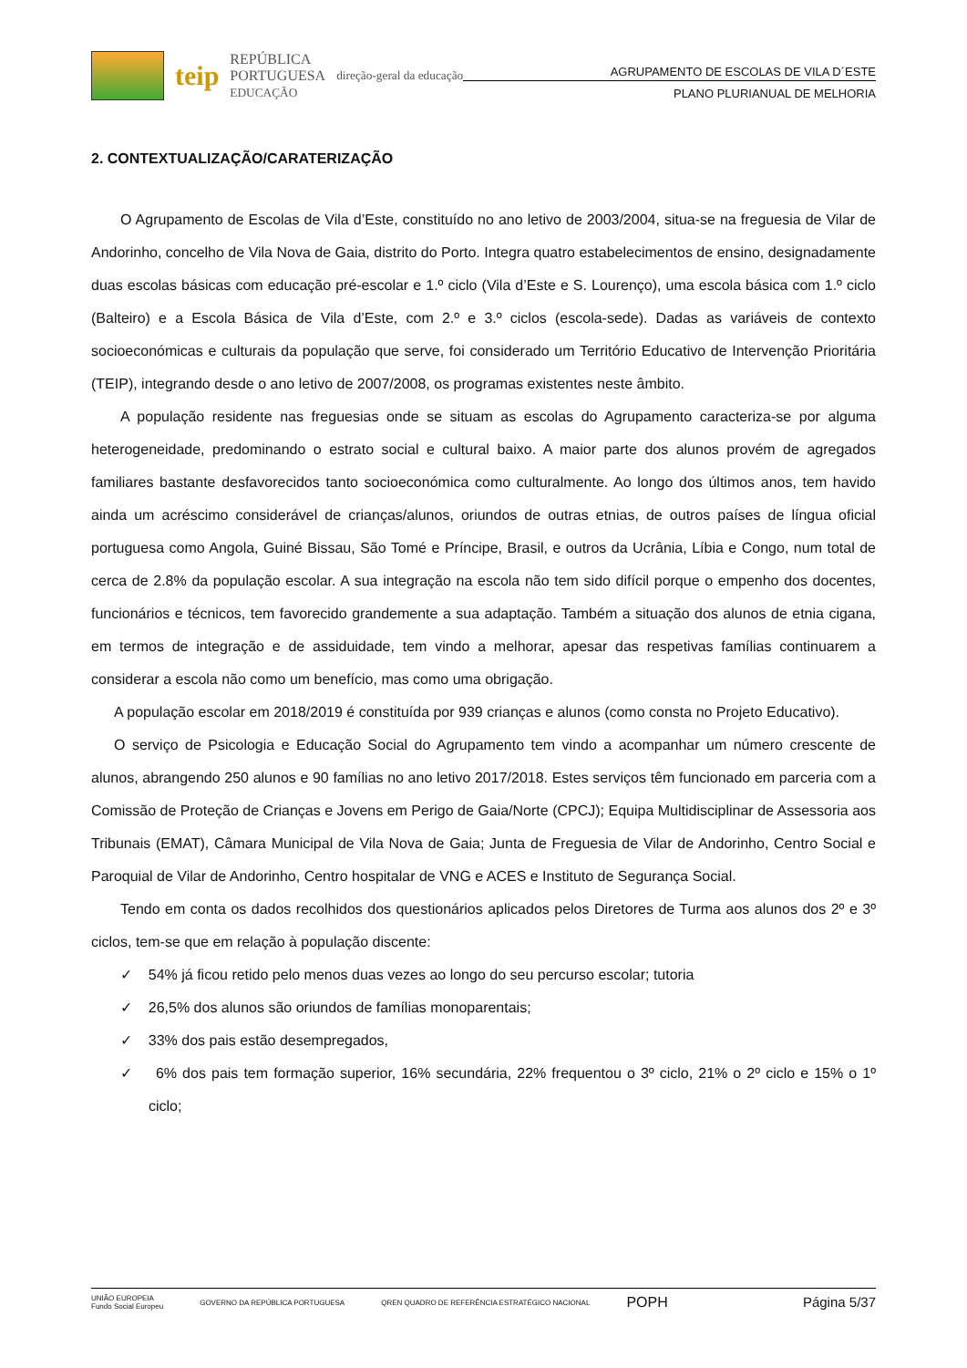teip REPÚBLICA
PORTUGUESA
EDUCAÇÃO direção-geral da educação
AGRUPAMENTO DE ESCOLAS DE VILA D´ESTE
PLANO PLURIANUAL DE MELHORIA
2. CONTEXTUALIZAÇÃO/CARATERIZAÇÃO
O Agrupamento de Escolas de Vila d’Este, constituído no ano letivo de 2003/2004, situa-se na freguesia de Vilar de Andorinho, concelho de Vila Nova de Gaia, distrito do Porto. Integra quatro estabelecimentos de ensino, designadamente duas escolas básicas com educação pré-escolar e 1.º ciclo (Vila d’Este e S. Lourenço), uma escola básica com 1.º ciclo (Balteiro) e a Escola Básica de Vila d’Este, com 2.º e 3.º ciclos (escola-sede). Dadas as variáveis de contexto socioeconómicas e culturais da população que serve, foi considerado um Território Educativo de Intervenção Prioritária (TEIP), integrando desde o ano letivo de 2007/2008, os programas existentes neste âmbito.
A população residente nas freguesias onde se situam as escolas do Agrupamento caracteriza-se por alguma heterogeneidade, predominando o estrato social e cultural baixo. A maior parte dos alunos provém de agregados familiares bastante desfavorecidos tanto socioeconómica como culturalmente. Ao longo dos últimos anos, tem havido ainda um acréscimo considerável de crianças/alunos, oriundos de outras etnias, de outros países de língua oficial portuguesa como Angola, Guiné Bissau, São Tomé e Príncipe, Brasil, e outros da Ucrânia, Líbia e Congo, num total de cerca de 2.8% da população escolar. A sua integração na escola não tem sido difícil porque o empenho dos docentes, funcionários e técnicos, tem favorecido grandemente a sua adaptação. Também a situação dos alunos de etnia cigana, em termos de integração e de assiduidade, tem vindo a melhorar, apesar das respetivas famílias continuarem a considerar a escola não como um benefício, mas como uma obrigação.
A população escolar em 2018/2019 é constituída por 939 crianças e alunos (como consta no Projeto Educativo).
O serviço de Psicologia e Educação Social do Agrupamento tem vindo a acompanhar um número crescente de alunos, abrangendo 250 alunos e 90 famílias no ano letivo 2017/2018. Estes serviços têm funcionado em parceria com a Comissão de Proteção de Crianças e Jovens em Perigo de Gaia/Norte (CPCJ); Equipa Multidisciplinar de Assessoria aos Tribunais (EMAT), Câmara Municipal de Vila Nova de Gaia; Junta de Freguesia de Vilar de Andorinho, Centro Social e Paroquial de Vilar de Andorinho, Centro hospitalar de VNG e ACES e Instituto de Segurança Social.
Tendo em conta os dados recolhidos dos questionários aplicados pelos Diretores de Turma aos alunos dos 2º e 3º ciclos, tem-se que em relação à população discente:
✓ 54% já ficou retido pelo menos duas vezes ao longo do seu percurso escolar; tutoria
✓ 26,5% dos alunos são oriundos de famílias monoparentais;
✓ 33% dos pais estão desempregados,
✓ 6% dos pais tem formação superior, 16% secundária, 22% frequentou o 3º ciclo, 21% o 2º ciclo e 15% o 1º ciclo;
UNIÃO EUROPEIA
Fundo Social Europeu GOVERNO DA REPÚBLICA PORTUGUESA QREN QUADRO DE REFERÊNCIA ESTRATÉGICO NACIONAL POPH
Página 5/37